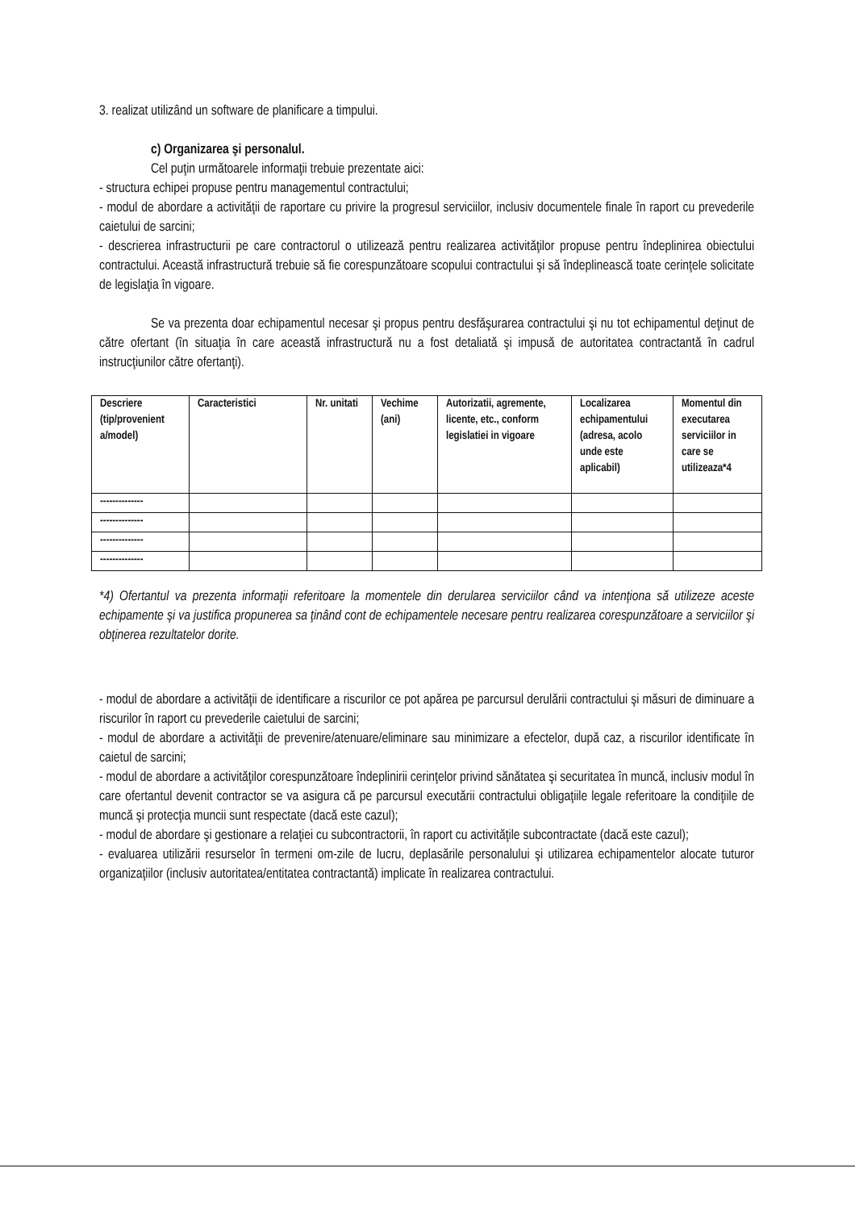3. realizat utilizând un software de planificare a timpului.
c) Organizarea şi personalul.
Cel puţin următoarele informaţii trebuie prezentate aici:
- structura echipei propuse pentru managementul contractului;
- modul de abordare a activităţii de raportare cu privire la progresul serviciilor, inclusiv documentele finale în raport cu prevederile caietului de sarcini;
- descrierea infrastructurii pe care contractorul o utilizează pentru realizarea activităţilor propuse pentru îndeplinirea obiectului contractului. Această infrastructură trebuie să fie corespunzătoare scopului contractului şi să îndeplinească toate cerinţele solicitate de legislaţia în vigoare.
Se va prezenta doar echipamentul necesar şi propus pentru desfăşurarea contractului şi nu tot echipamentul deţinut de către ofertant (în situaţia în care această infrastructură nu a fost detaliată şi impusă de autoritatea contractantă în cadrul instrucţiunilor către ofertanţi).
| Descriere (tip/provenient a/model) | Caracteristici | Nr. unitati | Vechime (ani) | Autorizatii, agremente, licente, etc., conform legislatiei in vigoare | Localizarea echipamentului (adresa, acolo unde este aplicabil) | Momentul din executarea serviciilor in care se utilizeaza*4 |
| -------------- | | | | | | |
| -------------- | | | | | | |
| -------------- | | | | | | |
| -------------- | | | | | | |
*4) Ofertantul va prezenta informaţii referitoare la momentele din derularea serviciilor când va intenţiona să utilizeze aceste echipamente şi va justifica propunerea sa ţinând cont de echipamentele necesare pentru realizarea corespunzătoare a serviciilor şi obţinerea rezultatelor dorite.
- modul de abordare a activităţii de identificare a riscurilor ce pot apărea pe parcursul derulării contractului şi măsuri de diminuare a riscurilor în raport cu prevederile caietului de sarcini;
- modul de abordare a activităţii de prevenire/atenuare/eliminare sau minimizare a efectelor, după caz, a riscurilor identificate în caietul de sarcini;
- modul de abordare a activităţilor corespunzătoare îndeplinirii cerinţelor privind sănătatea şi securitatea în muncă, inclusiv modul în care ofertantul devenit contractor se va asigura că pe parcursul executării contractului obligaţiile legale referitoare la condiţiile de muncă şi protecţia muncii sunt respectate (dacă este cazul);
- modul de abordare şi gestionare a relaţiei cu subcontractorii, în raport cu activităţile subcontractate (dacă este cazul);
- evaluarea utilizării resurselor în termeni om-zile de lucru, deplasările personalului şi utilizarea echipamentelor alocate tuturor organizaţiilor (inclusiv autoritatea/entitatea contractantă) implicate în realizarea contractului.